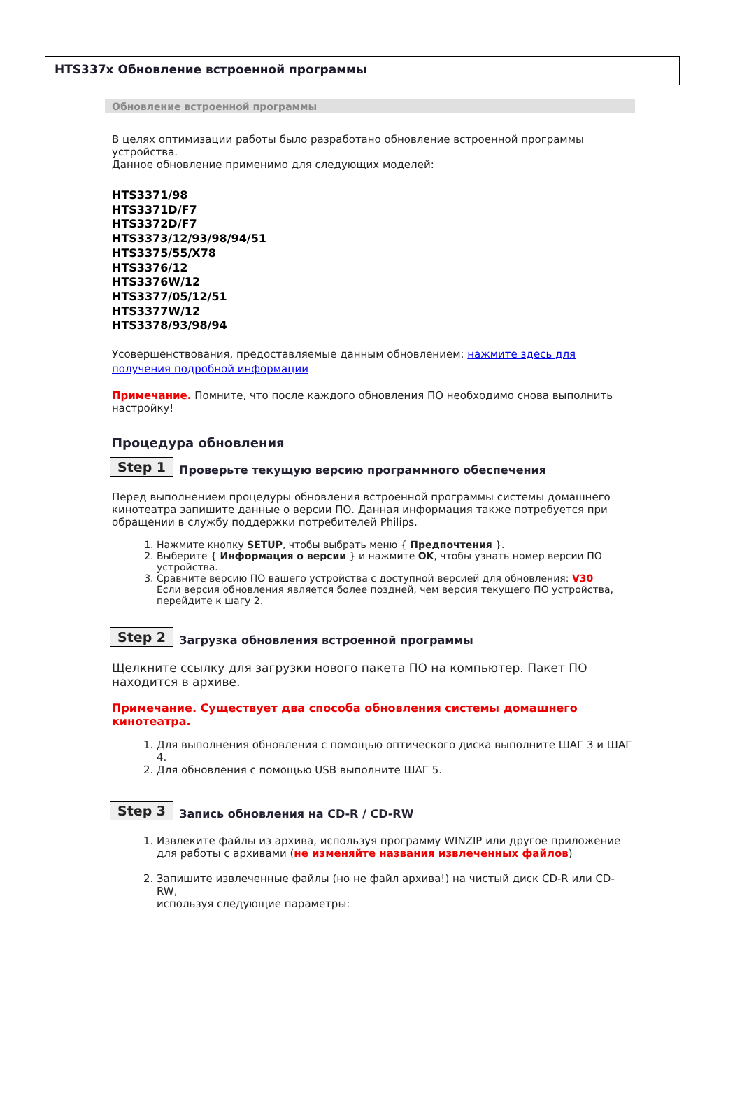HTS337x Обновление встроенной программы
Обновление встроенной программы
В целях оптимизации работы было разработано обновление встроенной программы устройства.
Данное обновление применимо для следующих моделей:
HTS3371/98
HTS3371D/F7
HTS3372D/F7
HTS3373/12/93/98/94/51
HTS3375/55/X78
HTS3376/12
HTS3376W/12
HTS3377/05/12/51
HTS3377W/12
HTS3378/93/98/94
Усовершенствования, предоставляемые данным обновлением: нажмите здесь для получения подробной информации
Примечание. Помните, что после каждого обновления ПО необходимо снова выполнить настройку!
Процедура обновления
Step 1 Проверьте текущую версию программного обеспечения
Перед выполнением процедуры обновления встроенной программы системы домашнего кинотеатра запишите данные о версии ПО. Данная информация также потребуется при обращении в службу поддержки потребителей Philips.
1. Нажмите кнопку SETUP, чтобы выбрать меню { Предпочтения }.
2. Выберите { Информация о версии } и нажмите OK, чтобы узнать номер версии ПО устройства.
3. Сравните версию ПО вашего устройства с доступной версией для обновления: V30
Если версия обновления является более поздней, чем версия текущего ПО устройства, перейдите к шагу 2.
Step 2 Загрузка обновления встроенной программы
Щелкните ссылку для загрузки нового пакета ПО на компьютер. Пакет ПО находится в архиве.
Примечание. Существует два способа обновления системы домашнего кинотеатра.
1. Для выполнения обновления с помощью оптического диска выполните ШАГ 3 и ШАГ 4.
2. Для обновления с помощью USB выполните ШАГ 5.
Step 3 Запись обновления на CD-R / CD-RW
1. Извлеките файлы из архива, используя программу WINZIP или другое приложение для работы с архивами (не изменяйте названия извлеченных файлов)
2. Запишите извлеченные файлы (но не файл архива!) на чистый диск CD-R или CD-RW,
используя следующие параметры: